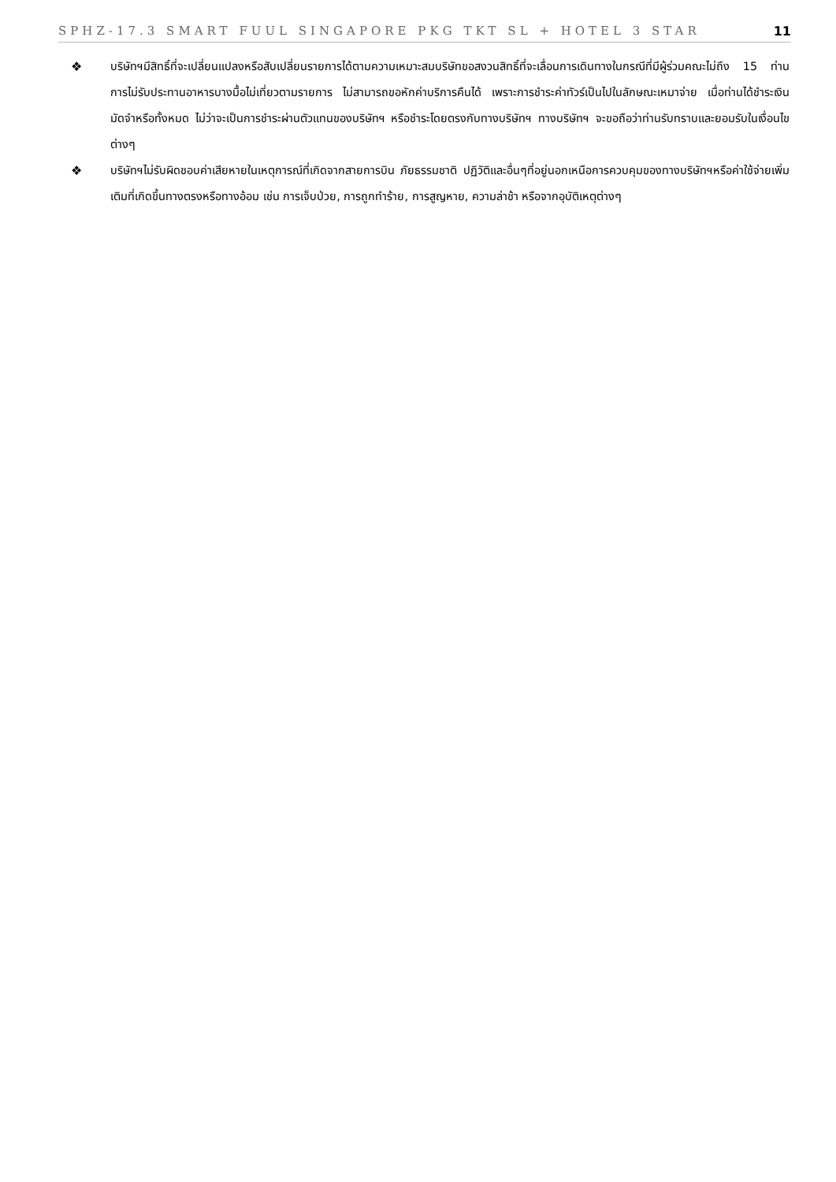SPHZ-17.3 SMART FUUL SINGAPORE PKG TKT SL + HOTEL 3 STAR 11
❖ บริษัทฯมีสิทธิ์ที่จะเปลี่ยนแปลงหรือสับเปลี่ยนรายการได้ตามความเหมาะสมบริษัทขอสงวนสิทธิ์ที่จะเลื่อนการเดินทางในกรณีที่มีผู้ร่วมคณะไม่ถึง 15 ท่าน การไม่รับประทานอาหารบางมื้อไม่เที่ยวตามรายการ ไม่สามารถขอหักค่าบริการคืนได้ เพราะการชำระค่าทัวร์เป็นไปในลักษณะเหมาจ่าย เมื่อท่านได้ชำระเงินมัดจำหรือทั้งหมด ไม่ว่าจะเป็นการชำระผ่านตัวแทนของบริษัทฯ หรือชำระโดยตรงกับทางบริษัทฯ ทางบริษัทฯ จะขอถือว่าท่านรับทราบและยอมรับในเงื่อนไขต่างๆ
❖ บริษัทฯไม่รับผิดชอบค่าเสียหายในเหตุการณ์ที่เกิดจากสายการบิน ภัยธรรมชาติ ปฏิวัติและอื่นๆที่อยู่นอกเหนือการควบคุมของทางบริษัทฯหรือค่าใช้จ่ายเพิ่มเติมที่เกิดขึ้นทางตรงหรือทางอ้อม เช่น การเจ็บป่วย, การถูกทำร้าย, การสูญหาย, ความล่าช้า หรือจากอุบัติเหตุต่างๆ